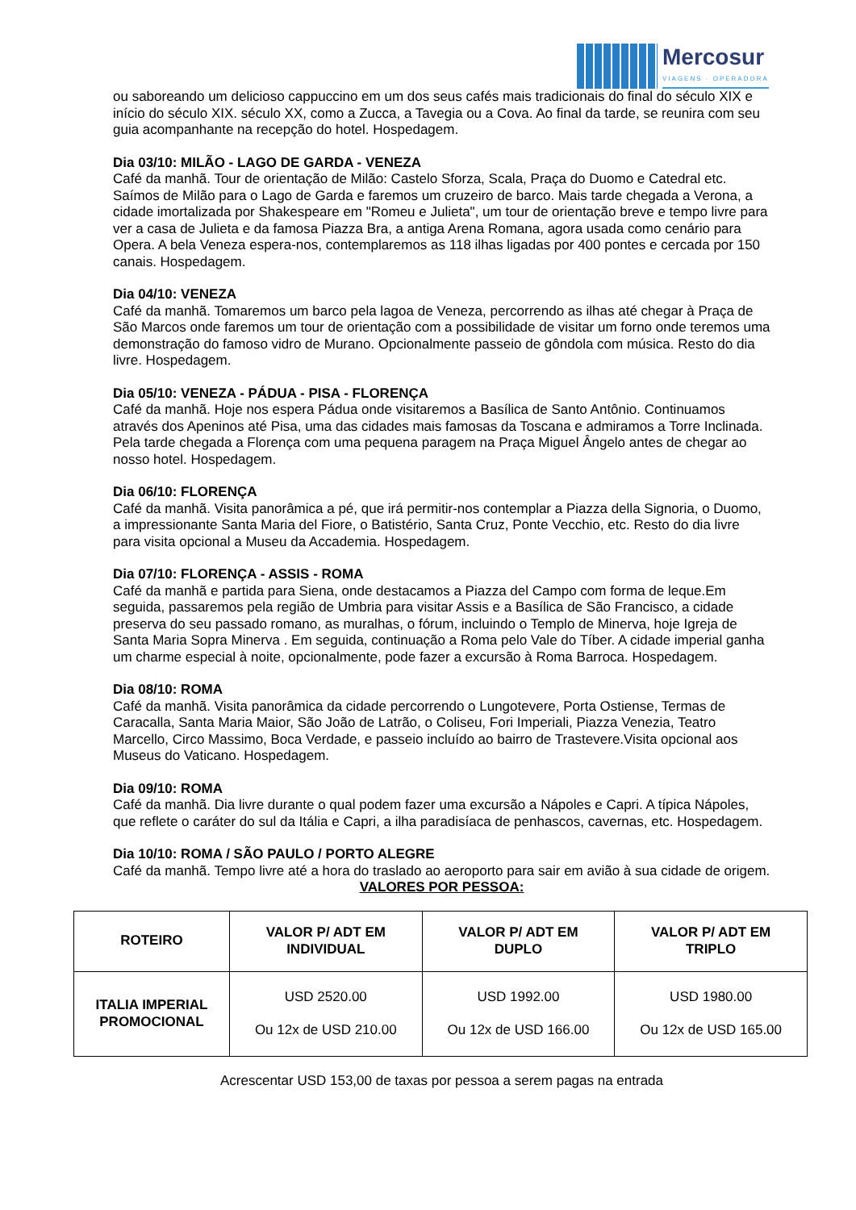Mercosur
VIAGENS · OPERADORA
ou saboreando um delicioso cappuccino em um dos seus cafés mais tradicionais do final do século XIX e início do século XIX. século XX, como a Zucca, a Tavegia ou a Cova. Ao final da tarde, se reunira com seu guia acompanhante na recepção do hotel. Hospedagem.
Dia 03/10: MILÃO - LAGO DE GARDA - VENEZA
Café da manhã. Tour de orientação de Milão: Castelo Sforza, Scala, Praça do Duomo e Catedral etc. Saímos de Milão para o Lago de Garda e faremos um cruzeiro de barco. Mais tarde chegada a Verona, a cidade imortalizada por Shakespeare em "Romeu e Julieta", um tour de orientação breve e tempo livre para ver a casa de Julieta e da famosa Piazza Bra, a antiga Arena Romana, agora usada como cenário para Opera. A bela Veneza espera-nos, contemplaremos as 118 ilhas ligadas por 400 pontes e cercada por 150 canais. Hospedagem.
Dia 04/10: VENEZA
Café da manhã. Tomaremos um barco pela lagoa de Veneza, percorrendo as ilhas até chegar à Praça de São Marcos onde faremos um tour de orientação com a possibilidade de visitar um forno onde teremos uma demonstração do famoso vidro de Murano. Opcionalmente passeio de gôndola com música. Resto do dia livre. Hospedagem.
Dia 05/10: VENEZA - PÁDUA - PISA - FLORENÇA
Café da manhã. Hoje nos espera Pádua onde visitaremos a Basílica de Santo Antônio. Continuamos através dos Apeninos até Pisa, uma das cidades mais famosas da Toscana e admiramos a Torre Inclinada. Pela tarde chegada a Florença com uma pequena paragem na Praça Miguel Ângelo antes de chegar ao nosso hotel. Hospedagem.
Dia 06/10: FLORENÇA
Café da manhã. Visita panorâmica a pé, que irá permitir-nos contemplar a Piazza della Signoria, o Duomo, a impressionante Santa Maria del Fiore, o Batistério, Santa Cruz, Ponte Vecchio, etc. Resto do dia livre para visita opcional a Museu da Accademia. Hospedagem.
Dia 07/10: FLORENÇA - ASSIS - ROMA
Café da manhã e partida para Siena, onde destacamos a Piazza del Campo com forma de leque.Em seguida, passaremos pela região de Umbria para visitar Assis e a Basílica de São Francisco, a cidade preserva do seu passado romano, as muralhas, o fórum, incluindo o Templo de Minerva, hoje Igreja de Santa Maria Sopra Minerva . Em seguida, continuação a Roma pelo Vale do Tíber. A cidade imperial ganha um charme especial à noite, opcionalmente, pode fazer a excursão à Roma Barroca. Hospedagem.
Dia 08/10: ROMA
Café da manhã. Visita panorâmica da cidade percorrendo o Lungotevere, Porta Ostiense, Termas de Caracalla, Santa Maria Maior, São João de Latrão, o Coliseu, Fori Imperiali, Piazza Venezia, Teatro Marcello, Circo Massimo, Boca Verdade, e passeio incluído ao bairro de Trastevere.Visita opcional aos Museus do Vaticano. Hospedagem.
Dia 09/10: ROMA
Café da manhã. Dia livre durante o qual podem fazer uma excursão a Nápoles e Capri. A típica Nápoles, que reflete o caráter do sul da Itália e Capri, a ilha paradisíaca de penhascos, cavernas, etc. Hospedagem.
Dia 10/10: ROMA / SÃO PAULO / PORTO ALEGRE
Café da manhã. Tempo livre até a hora do traslado ao aeroporto para sair em avião à sua cidade de origem.
VALORES POR PESSOA:
| ROTEIRO | VALOR P/ ADT EM INDIVIDUAL | VALOR P/ ADT EM DUPLO | VALOR P/ ADT EM TRIPLO |
| --- | --- | --- | --- |
| ITALIA IMPERIAL PROMOCIONAL | USD 2520.00 Ou 12x de USD 210.00 | USD 1992.00 Ou 12x de USD 166.00 | USD 1980.00 Ou 12x de USD 165.00 |
Acrescentar USD 153,00 de taxas por pessoa a serem pagas na entrada